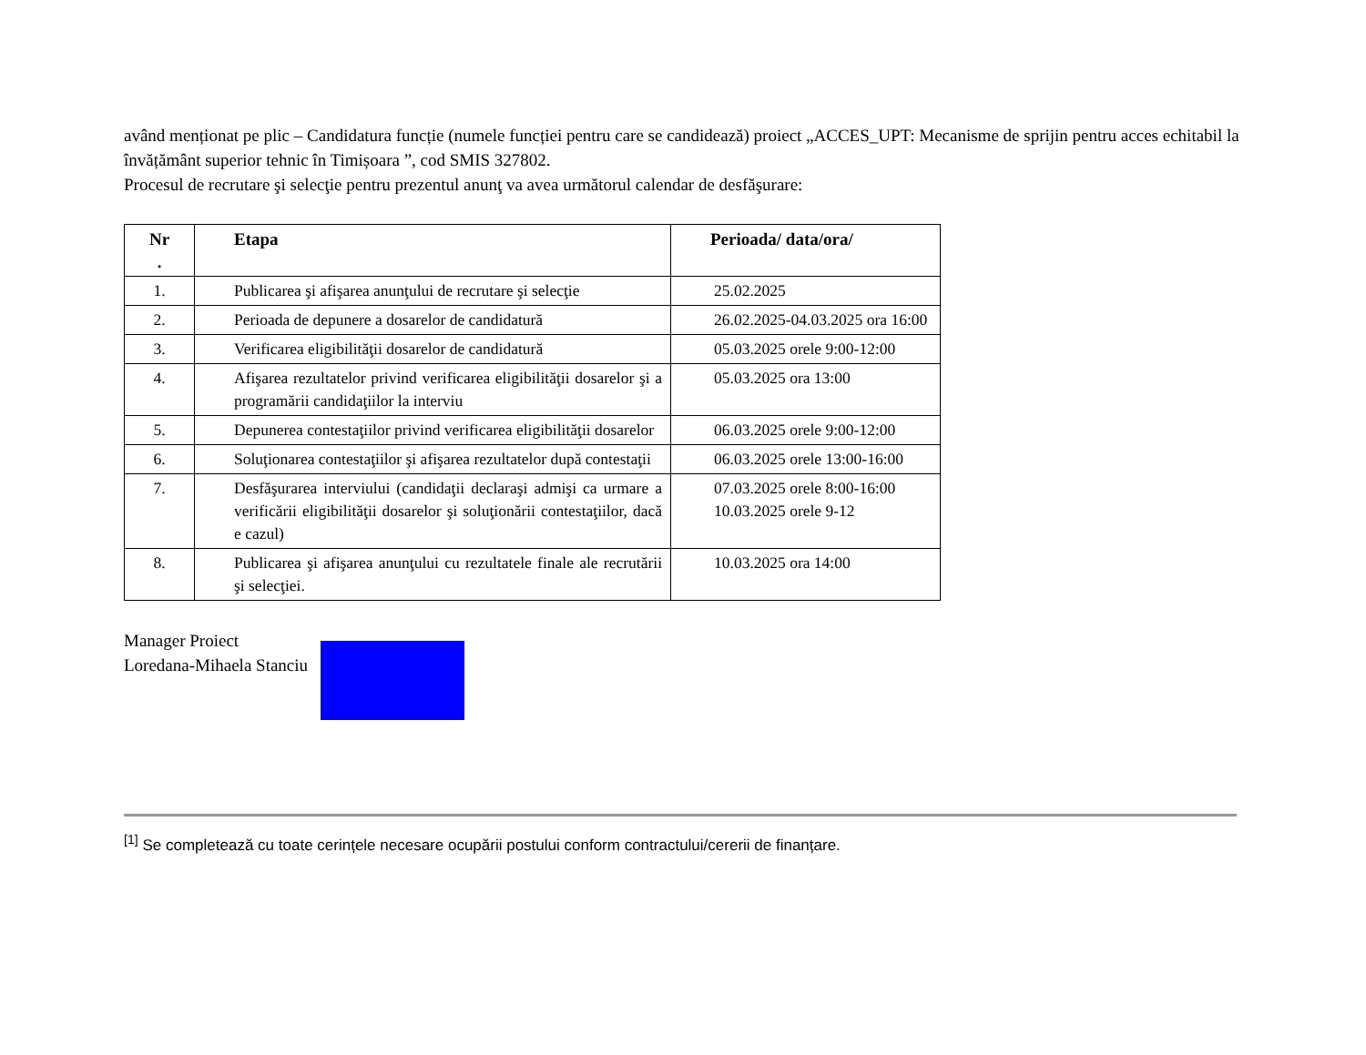având menționat pe plic – Candidatura funcție (numele funcției pentru care se candidează) proiect „ACCES_UPT: Mecanisme de sprijin pentru acces echitabil la învățământ superior tehnic în Timișoara ”, cod SMIS 327802.
Procesul de recrutare şi selecţie pentru prezentul anunţ va avea următorul calendar de desfăşurare:
| Nr . | Etapa | Perioada/ data/ora/ |
| --- | --- | --- |
| 1. | Publicarea şi afişarea anunţului de recrutare şi selecţie | 25.02.2025 |
| 2. | Perioada de depunere a dosarelor de candidatură | 26.02.2025-04.03.2025 ora 16:00 |
| 3. | Verificarea eligibilităţii dosarelor de candidatură | 05.03.2025 orele 9:00-12:00 |
| 4. | Afişarea rezultatelor privind verificarea eligibilităţii dosarelor şi a programării candidaţiilor la interviu | 05.03.2025 ora 13:00 |
| 5. | Depunerea contestaţiilor privind verificarea eligibilităţii dosarelor | 06.03.2025 orele 9:00-12:00 |
| 6. | Soluţionarea contestaţiilor şi afişarea rezultatelor după contestaţii | 06.03.2025 orele 13:00-16:00 |
| 7. | Desfăşurarea interviului (candidaţii declaraşi admişi ca urmare a verificării eligibilităţii dosarelor şi soluţionării contestaţiilor, dacă e cazul) | 07.03.2025 orele 8:00-16:00 10.03.2025 orele 9-12 |
| 8. | Publicarea şi afişarea anunţului cu rezultatele finale ale recrutării şi selecţiei. | 10.03.2025 ora 14:00 |
Manager Proiect
Loredana-Mihaela Stanciu
<sup>[1]</sup> Se completează cu toate cerințele necesare ocupării postului conform contractului/cererii de finanțare.